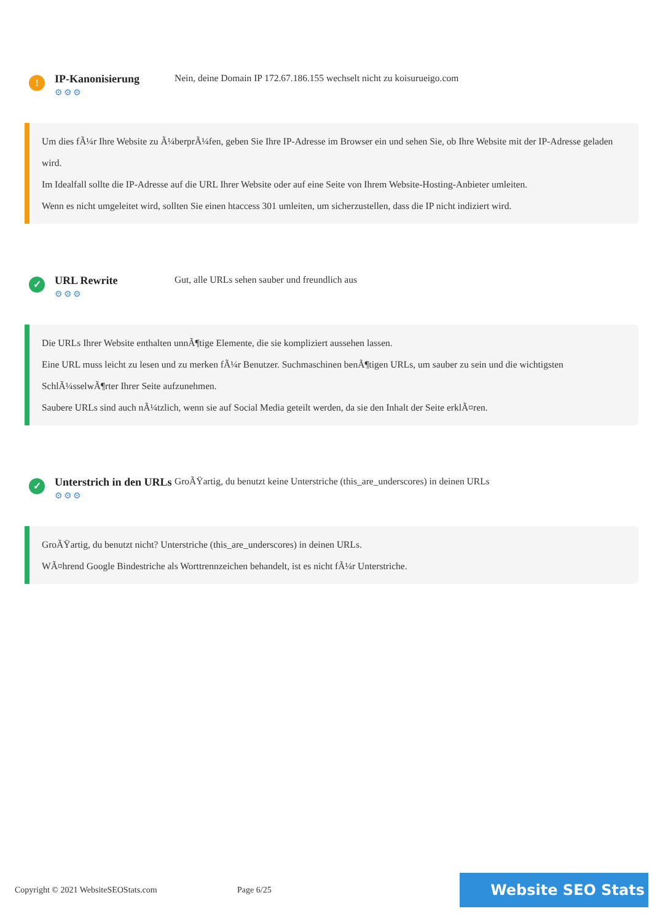!
IP-Kanonisierung
⚙⚙⚙
Nein, deine Domain IP 172.67.186.155 wechselt nicht zu koisurueigo.com
Um dies fÃ¼r Ihre Website zu Ã¼berprÃ¼fen, geben Sie Ihre IP-Adresse im Browser ein und sehen Sie, ob Ihre Website mit der IP-Adresse geladen wird.
Im Idealfall sollte die IP-Adresse auf die URL Ihrer Website oder auf eine Seite von Ihrem Website-Hosting-Anbieter umleiten.
Wenn es nicht umgeleitet wird, sollten Sie einen htaccess 301 umleiten, um sicherzustellen, dass die IP nicht indiziert wird.
✓
URL Rewrite
⚙⚙⚙
Gut, alle URLs sehen sauber und freundlich aus
Die URLs Ihrer Website enthalten unnÃ¶tige Elemente, die sie kompliziert aussehen lassen.
Eine URL muss leicht zu lesen und zu merken fÃ¼r Benutzer. Suchmaschinen benÃ¶tigen URLs, um sauber zu sein und die wichtigsten SchlÃ¼sselwÃ¶rter Ihrer Seite aufzunehmen.
Saubere URLs sind auch nÃ¼tzlich, wenn sie auf Social Media geteilt werden, da sie den Inhalt der Seite erklÃ¤ren.
✓
Unterstrich in den URLs
⚙⚙⚙
GroÃŸartig, du benutzt keine Unterstriche (this_are_underscores) in deinen URLs
GroÃŸartig, du benutzt nicht? Unterstriche (this_are_underscores) in deinen URLs.
WÃ¤hrend Google Bindestriche als Worttrennzeichen behandelt, ist es nicht fÃ¼r Unterstriche.
Copyright © 2021 WebsiteSEOStats.com
Page 6/25
Website SEO Stats